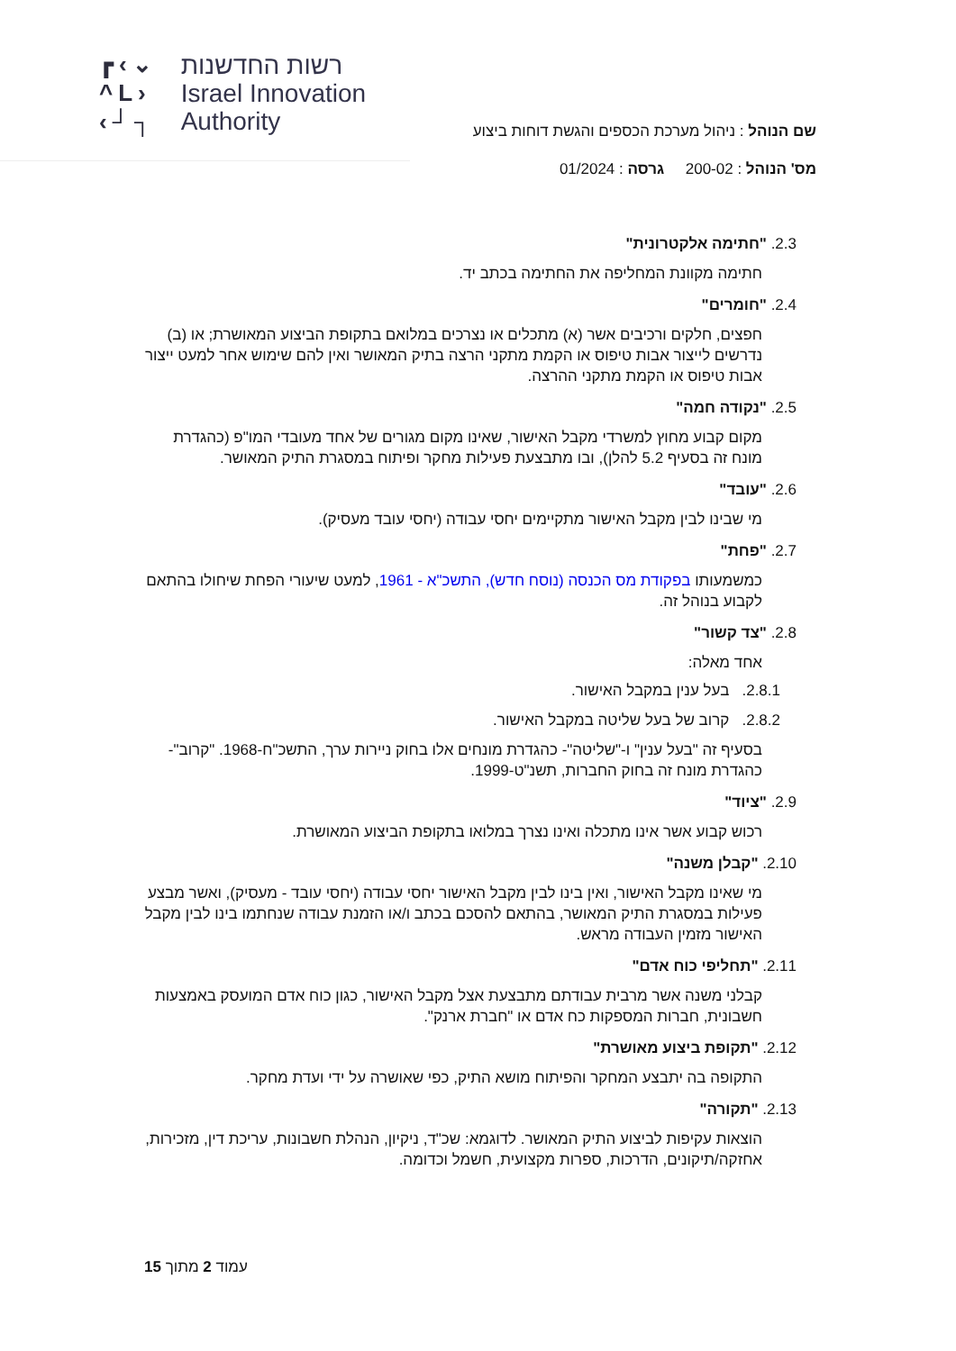┏‹⌄
^L›
‹┘┐
רשות החדשנות
Israel Innovation
Authority
שם הנוהל : ניהול מערכת הכספים והגשת דוחות ביצוע
מס' הנוהל : 200-02 גרסה : 01/2024
2.3. "חתימה אלקטרונית"
חתימה מקוונת המחליפה את החתימה בכתב יד.
2.4. "חומרים"
חפצים, חלקים ורכיבים אשר (א) מתכלים או נצרכים במלואם בתקופת הביצוע המאושרת; או (ב) נדרשים לייצור אבות טיפוס או הקמת מתקני הרצה בתיק המאושר ואין להם שימוש אחר למעט ייצור אבות טיפוס או הקמת מתקני ההרצה.
2.5. "נקודה חמה"
מקום קבוע מחוץ למשרדי מקבל האישור, שאינו מקום מגורים של אחד מעובדי המו"פ (כהגדרת מונח זה בסעיף 5.2 להלן), ובו מתבצעת פעילות מחקר ופיתוח במסגרת התיק המאושר.
2.6. "עובד"
מי שבינו לבין מקבל האישור מתקיימים יחסי עבודה (יחסי עובד מעסיק).
2.7. "פחת"
כמשמעותו בפקודת מס הכנסה (נוסח חדש), התשכ"א - 1961, למעט שיעורי הפחת שיחולו בהתאם לקבוע בנוהל זה.
2.8. "צד קשור"
אחד מאלה:
2.8.1. בעל ענין במקבל האישור.
2.8.2. קרוב של בעל שליטה במקבל האישור.
בסעיף זה "בעל ענין" ו-"שליטה"- כהגדרת מונחים אלו בחוק ניירות ערך, התשכ"ח-1968. "קרוב"- כהגדרת מונח זה בחוק החברות, תשנ"ט-1999.
2.9. "ציוד"
רכוש קבוע אשר אינו מתכלה ואינו נצרך במלואו בתקופת הביצוע המאושרת.
2.10. "קבלן משנה"
מי שאינו מקבל האישור, ואין בינו לבין מקבל האישור יחסי עבודה (יחסי עובד - מעסיק), ואשר מבצע פעילות במסגרת התיק המאושר, בהתאם להסכם בכתב ו/או הזמנת עבודה שנחתמו בינו לבין מקבל האישור מזמין העבודה מראש.
2.11. "תחליפי כוח אדם"
קבלני משנה אשר מרבית עבודתם מתבצעת אצל מקבל האישור, כגון כוח אדם המועסק באמצעות חשבונית, חברות המספקות כח אדם או "חברת ארנק".
2.12. "תקופת ביצוע מאושרת"
התקופה בה יתבצע המחקר והפיתוח מושא התיק, כפי שאושרה על ידי ועדת מחקר.
2.13. "תקורה"
הוצאות עקיפות לביצוע התיק המאושר. לדוגמא: שכ"ד, ניקיון, הנהלת חשבונות, עריכת דין, מזכירות, אחזקה/תיקונים, הדרכות, ספרות מקצועית, חשמל וכדומה.
עמוד 2 מתוך 15